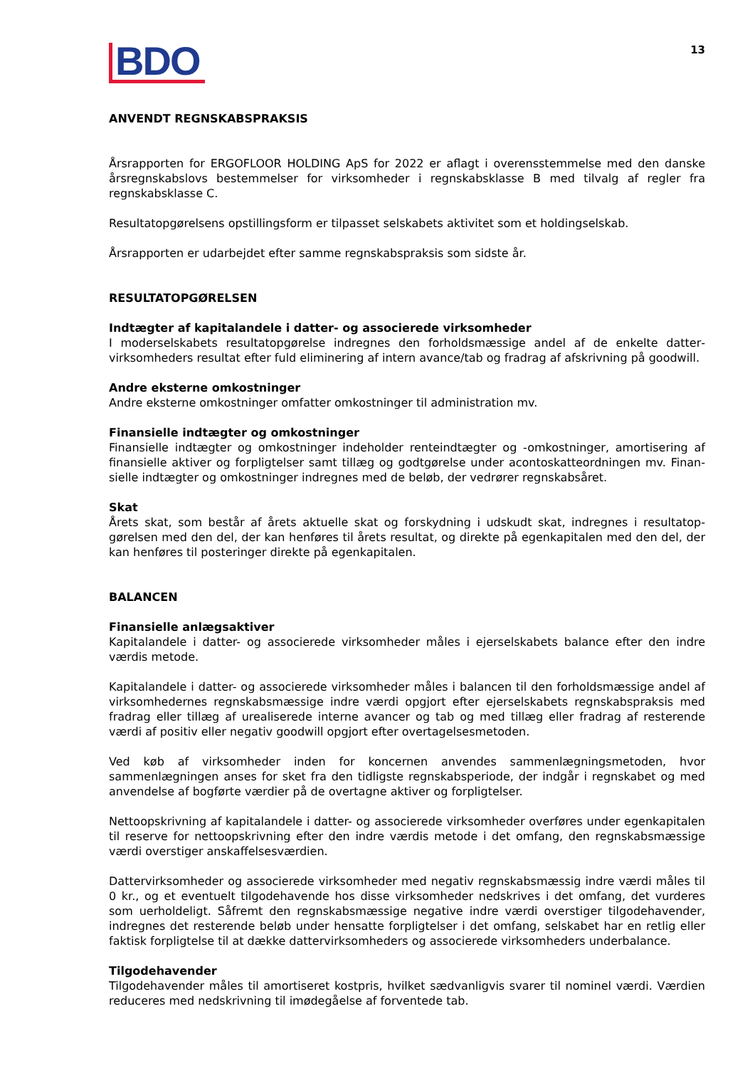BDO
13
ANVENDT REGNSKABSPRAKSIS
Årsrapporten for ERGOFLOOR HOLDING ApS for 2022 er aflagt i overensstemmelse med den danske års­regnskabslovs bestemmelser for virksomheder i regnskabsklasse B med tilvalg af regler fra regnskabs­klasse C.
Resultatopgørelsens opstillingsform er tilpasset selskabets aktivitet som et holdingselskab.
Årsrapporten er udarbejdet efter samme regnskabspraksis som sidste år.
RESULTATOPGØRELSEN
Indtægter af kapitalandele i datter- og associerede virksomheder
I moderselskabets resultatopgørelse indregnes den forholdsmæssige andel af de enkelte datter­virksomheders resultat efter fuld eliminering af intern avance/tab og fradrag af afskrivning på goodwill.
Andre eksterne omkostninger
Andre eksterne omkostninger omfatter omkostninger til administration mv.
Finansielle indtægter og omkostninger
Finansielle indtægter og omkostninger indeholder renteindtægter og -omkostninger, amortisering af finansielle aktiver og forpligtelser samt tillæg og godtgørelse under acontoskatteordningen mv. Finan­sielle indtægter og omkostninger indregnes med de beløb, der vedrører regnskabsåret.
Skat
Årets skat, som består af årets aktuelle skat og forskydning i udskudt skat, indregnes i resultatop­gørelsen med den del, der kan henføres til årets resultat, og direkte på egenkapitalen med den del, der kan henføres til posteringer direkte på egenkapitalen.
BALANCEN
Finansielle anlægsaktiver
Kapitalandele i datter- og associerede virksomheder måles i ejerselskabets balance efter den indre værdis metode.
Kapitalandele i datter- og associerede virksomheder måles i balancen til den forholdsmæssige andel af virksomhedernes regnskabsmæssige indre værdi opgjort efter ejerselskabets regnskabspraksis med fradrag eller tillæg af urealiserede interne avancer og tab og med tillæg eller fradrag af resterende værdi af positiv eller negativ goodwill opgjort efter overtagelsesmetoden.
Ved køb af virksomheder inden for koncernen anvendes sammenlægningsmetoden, hvor sammenlægningen anses for sket fra den tidligste regnskabsperiode, der indgår i regnskabet og med anvendelse af bogførte værdier på de overtagne aktiver og forpligtelser.
Nettoopskrivning af kapitalandele i datter- og associerede virksomheder overføres under egenkapitalen til reserve for nettoopskrivning efter den indre værdis metode i det omfang, den regnskabsmæssige værdi overstiger anskaffelsesværdien.
Dattervirksomheder og associerede virksomheder med negativ regnskabsmæssig indre værdi måles til 0 kr., og et eventuelt tilgodehavende hos disse virksomheder nedskrives i det omfang, det vurderes som uerholdeligt. Såfremt den regnskabsmæssige negative indre værdi overstiger tilgodehavender, indregnes det resterende beløb under hensatte forpligtelser i det omfang, selskabet har en retlig eller faktisk forpligtelse til at dække dattervirksomheders og associerede virksomheders underbalance.
Tilgodehavender
Tilgodehavender måles til amortiseret kostpris, hvilket sædvanligvis svarer til nominel værdi. Værdien reduceres med nedskrivning til imødegåelse af forventede tab.